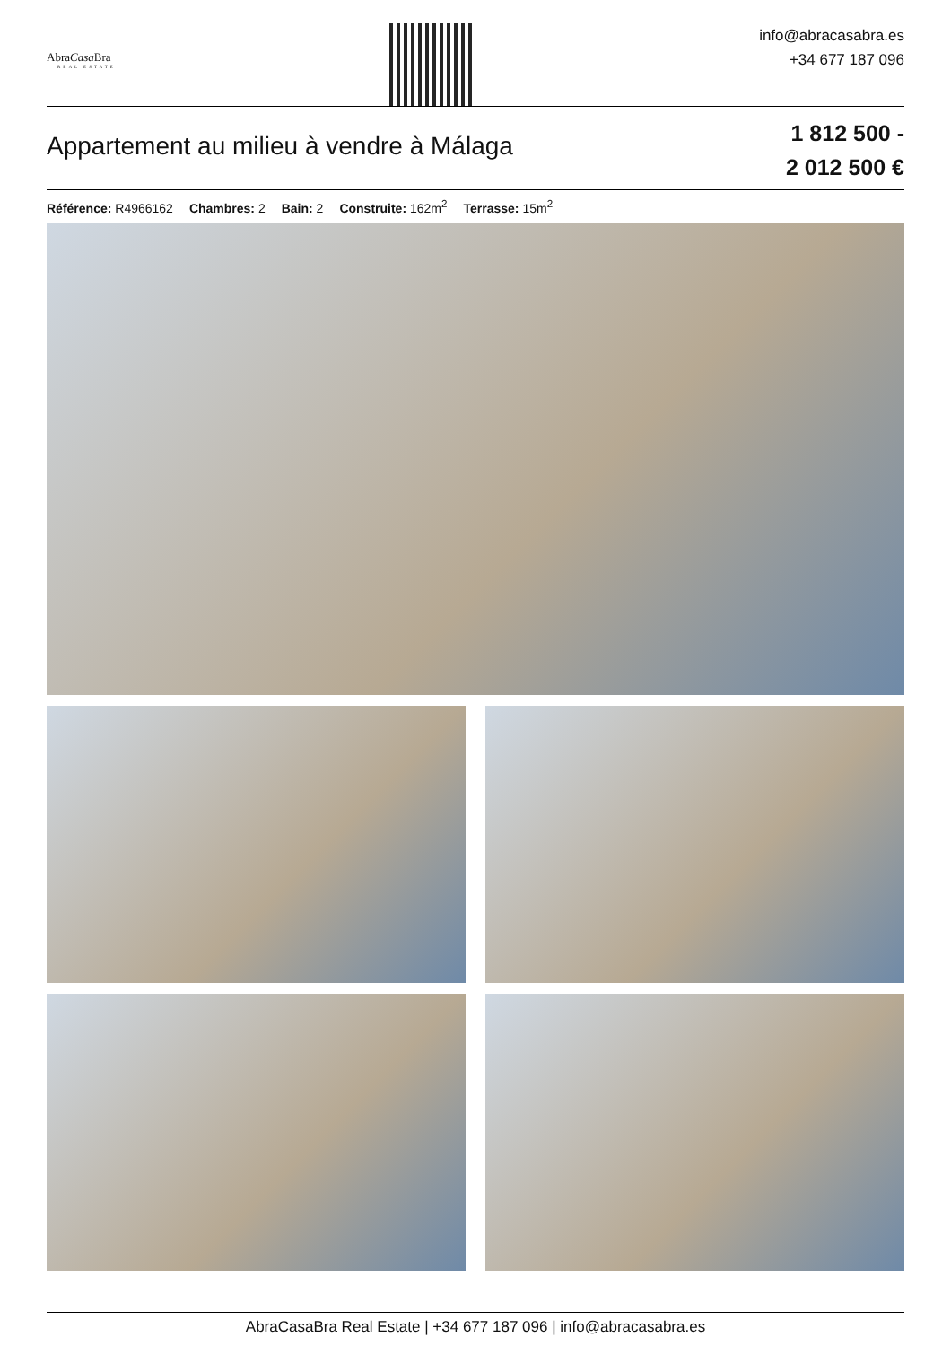AbraCasa Bra
REAL ESTATE
info@abracasabra.es
+34 677 187 096
Appartement au milieu à vendre à Málaga
1 812 500 -
2 012 500 €
Référence: R4966162 Chambres: 2 Bain: 2 Construite: 162m<sup>2</sup> Terrasse: 15m<sup>2</sup>
AbraCasaBra Real Estate | +34 677 187 096 | info@abracasabra.es